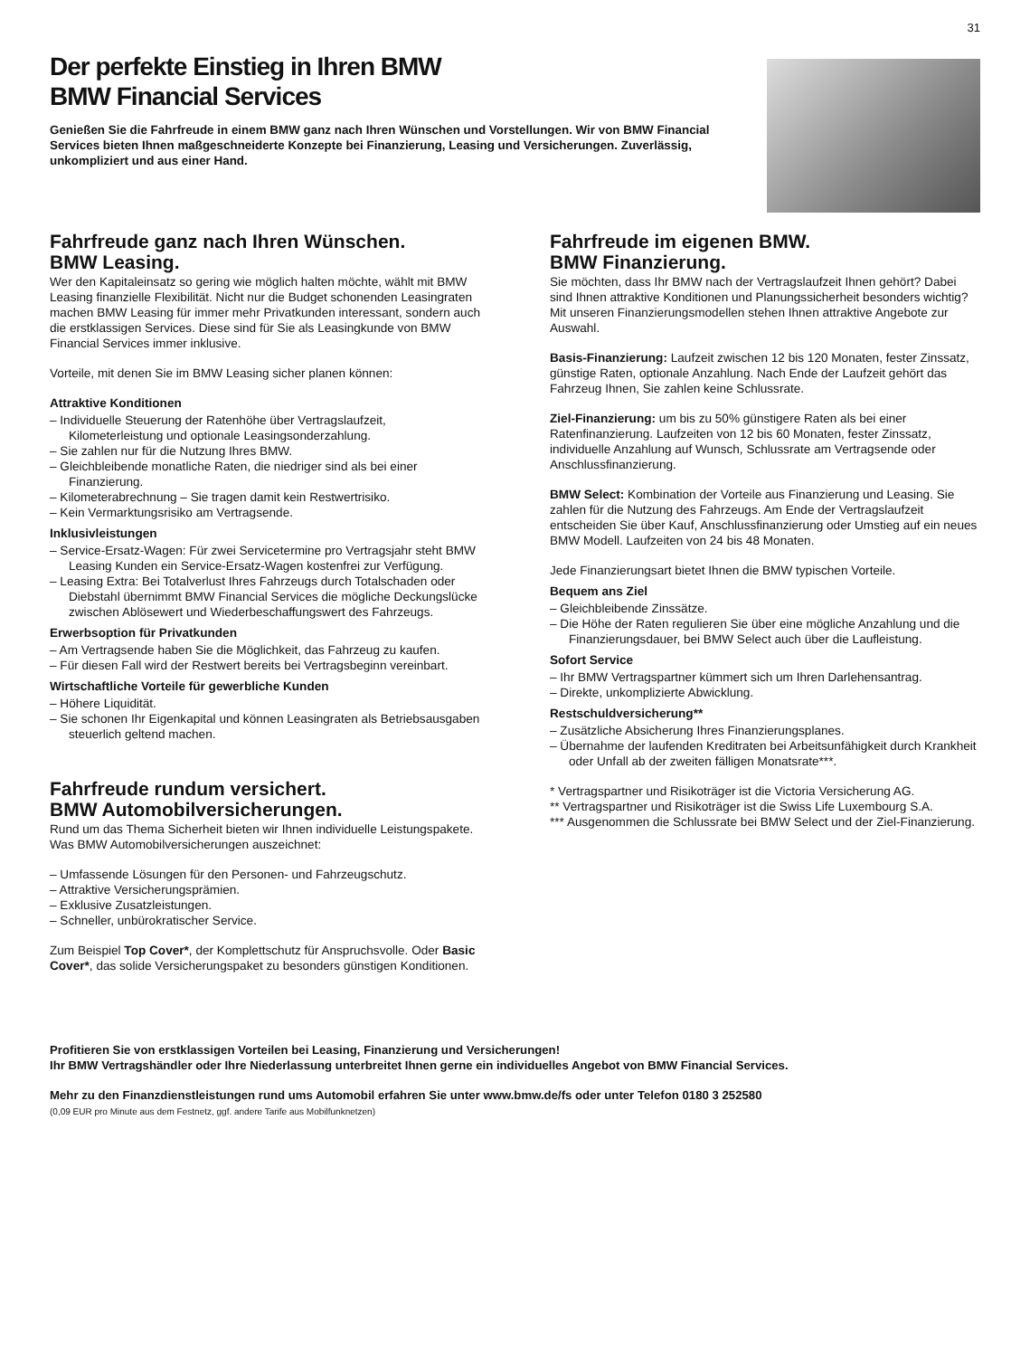31
Der perfekte Einstieg in Ihren BMW
BMW Financial Services
Genießen Sie die Fahrfreude in einem BMW ganz nach Ihren Wünschen und Vorstellungen. Wir von BMW Financial Services bieten Ihnen maßgeschneiderte Konzepte bei Finanzierung, Leasing und Versicherungen. Zuverlässig, unkompliziert und aus einer Hand.
Fahrfreude ganz nach Ihren Wünschen.
BMW Leasing.
Wer den Kapitaleinsatz so gering wie möglich halten möchte, wählt mit BMW Leasing finanzielle Flexibilität. Nicht nur die Budget schonenden Leasingraten machen BMW Leasing für immer mehr Privatkunden interessant, sondern auch die erstklassigen Services. Diese sind für Sie als Leasingkunde von BMW Financial Services immer inklusive.
Vorteile, mit denen Sie im BMW Leasing sicher planen können:
Attraktive Konditionen
– Individuelle Steuerung der Ratenhöhe über Vertragslaufzeit, Kilometerleistung und optionale Leasingsonderzahlung.
– Sie zahlen nur für die Nutzung Ihres BMW.
– Gleichbleibende monatliche Raten, die niedriger sind als bei einer Finanzierung.
– Kilometerabrechnung – Sie tragen damit kein Restwertrisiko.
– Kein Vermarktungsrisiko am Vertragsende.
Inklusivleistungen
– Service-Ersatz-Wagen: Für zwei Servicetermine pro Vertragsjahr steht BMW Leasing Kunden ein Service-Ersatz-Wagen kostenfrei zur Verfügung.
– Leasing Extra: Bei Totalverlust Ihres Fahrzeugs durch Totalschaden oder Diebstahl übernimmt BMW Financial Services die mögliche Deckungslücke zwischen Ablösewert und Wiederbeschaffungswert des Fahrzeugs.
Erwerbsoption für Privatkunden
– Am Vertragsende haben Sie die Möglichkeit, das Fahrzeug zu kaufen.
– Für diesen Fall wird der Restwert bereits bei Vertragsbeginn vereinbart.
Wirtschaftliche Vorteile für gewerbliche Kunden
– Höhere Liquidität.
– Sie schonen Ihr Eigenkapital und können Leasingraten als Betriebsausgaben steuerlich geltend machen.
Fahrfreude rundum versichert.
BMW Automobilversicherungen.
Rund um das Thema Sicherheit bieten wir Ihnen individuelle Leistungspakete. Was BMW Automobilversicherungen auszeichnet:
– Umfassende Lösungen für den Personen- und Fahrzeugschutz.
– Attraktive Versicherungsprämien.
– Exklusive Zusatzleistungen.
– Schneller, unbürokratischer Service.
Zum Beispiel Top Cover*, der Komplettschutz für Anspruchsvolle. Oder Basic Cover*, das solide Versicherungspaket zu besonders günstigen Konditionen.
Fahrfreude im eigenen BMW.
BMW Finanzierung.
Sie möchten, dass Ihr BMW nach der Vertragslaufzeit Ihnen gehört? Dabei sind Ihnen attraktive Konditionen und Planungssicherheit besonders wichtig? Mit unseren Finanzierungsmodellen stehen Ihnen attraktive Angebote zur Auswahl.
Basis-Finanzierung: Laufzeit zwischen 12 bis 120 Monaten, fester Zinssatz, günstige Raten, optionale Anzahlung. Nach Ende der Laufzeit gehört das Fahrzeug Ihnen, Sie zahlen keine Schlussrate.
Ziel-Finanzierung: um bis zu 50% günstigere Raten als bei einer Ratenfinanzierung. Laufzeiten von 12 bis 60 Monaten, fester Zinssatz, individuelle Anzahlung auf Wunsch, Schlussrate am Vertragsende oder Anschlussfinanzierung.
BMW Select: Kombination der Vorteile aus Finanzierung und Leasing. Sie zahlen für die Nutzung des Fahrzeugs. Am Ende der Vertragslaufzeit entscheiden Sie über Kauf, Anschlussfinanzierung oder Umstieg auf ein neues BMW Modell. Laufzeiten von 24 bis 48 Monaten.
Jede Finanzierungsart bietet Ihnen die BMW typischen Vorteile.
Bequem ans Ziel
– Gleichbleibende Zinssätze.
– Die Höhe der Raten regulieren Sie über eine mögliche Anzahlung und die Finanzierungsdauer, bei BMW Select auch über die Laufleistung.
Sofort Service
– Ihr BMW Vertragspartner kümmert sich um Ihren Darlehensantrag.
– Direkte, unkomplizierte Abwicklung.
Restschuldversicherung**
– Zusätzliche Absicherung Ihres Finanzierungsplanes.
– Übernahme der laufenden Kreditraten bei Arbeitsunfähigkeit durch Krankheit oder Unfall ab der zweiten fälligen Monatsrate***.
* Vertragspartner und Risikoträger ist die Victoria Versicherung AG.
** Vertragspartner und Risikoträger ist die Swiss Life Luxembourg S.A.
*** Ausgenommen die Schlussrate bei BMW Select und der Ziel-Finanzierung.
Profitieren Sie von erstklassigen Vorteilen bei Leasing, Finanzierung und Versicherungen!
Ihr BMW Vertragshändler oder Ihre Niederlassung unterbreitet Ihnen gerne ein individuelles Angebot von BMW Financial Services.
Mehr zu den Finanzdienstleistungen rund ums Automobil erfahren Sie unter www.bmw.de/fs oder unter Telefon 0180 3 252580
(0,09 EUR pro Minute aus dem Festnetz, ggf. andere Tarife aus Mobilfunknetzen)